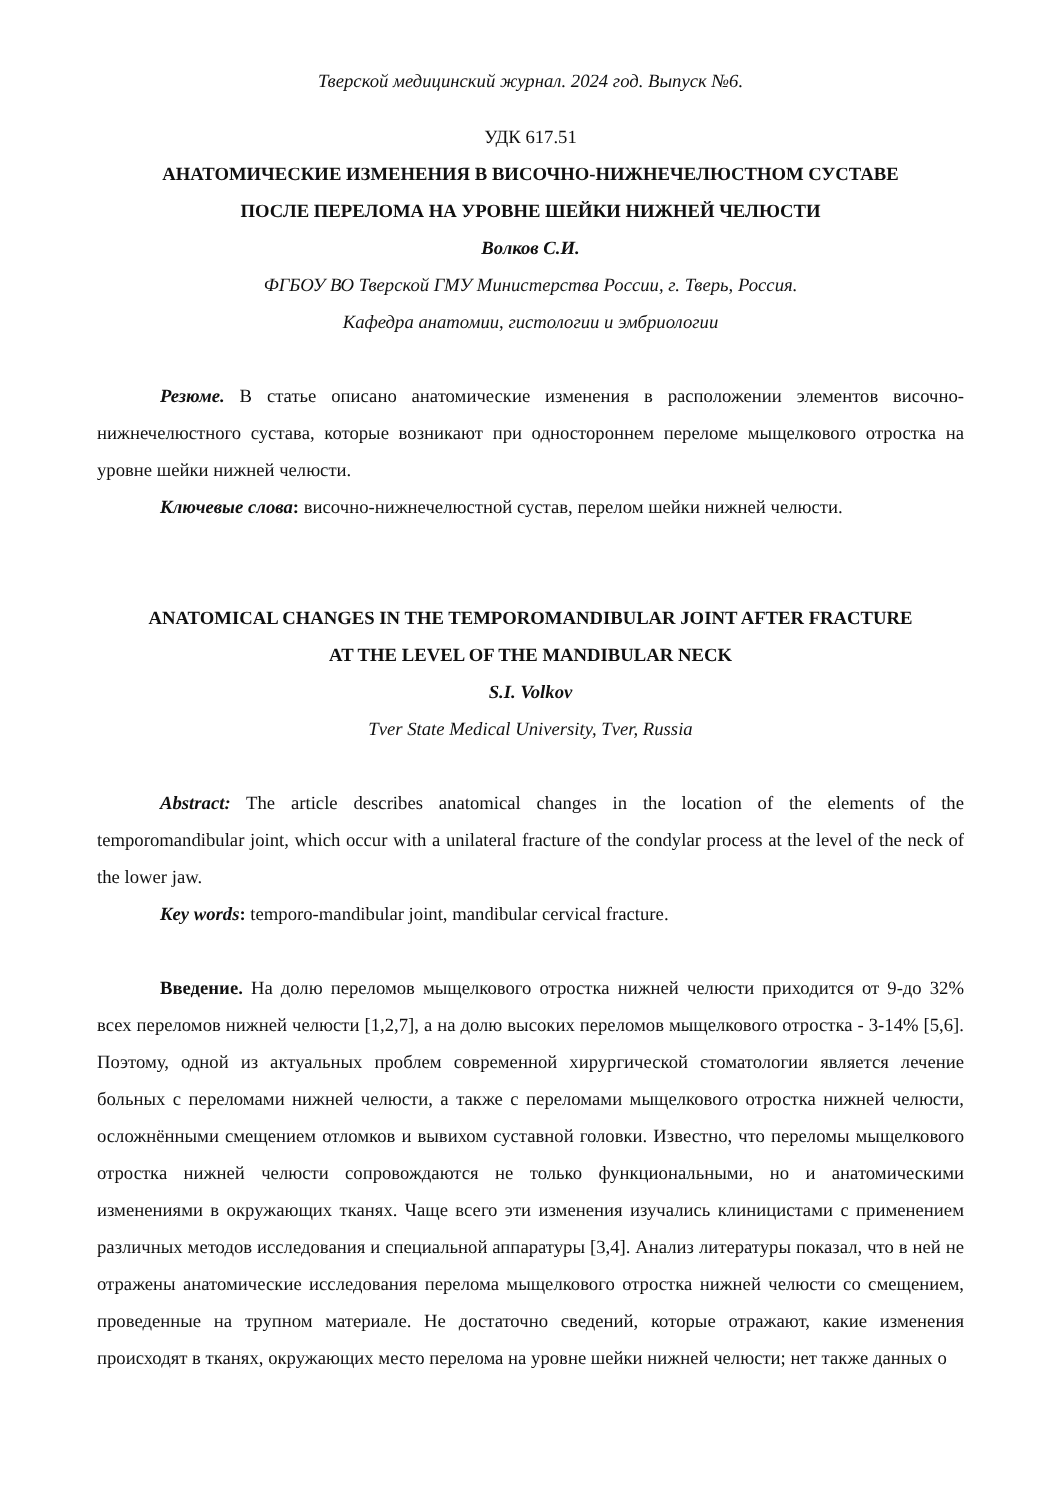Тверской медицинский журнал. 2024 год. Выпуск №6.
УДК 617.51
АНАТОМИЧЕСКИЕ ИЗМЕНЕНИЯ В ВИСОЧНО-НИЖНЕЧЕЛЮСТНОМ СУСТАВЕ
ПОСЛЕ ПЕРЕЛОМА НА УРОВНЕ ШЕЙКИ НИЖНЕЙ ЧЕЛЮСТИ
Волков С.И.
ФГБОУ ВО Тверской ГМУ Министерства России, г. Тверь, Россия.
Кафедра анатомии, гистологии и эмбриологии
Резюме. В статье описано анатомические изменения в расположении элементов височно-нижнечелюстного сустава, которые возникают при одностороннем переломе мыщелкового отростка на уровне шейки нижней челюсти.
Ключевые слова: височно-нижнечелюстной сустав, перелом шейки нижней челюсти.
ANATOMICAL CHANGES IN THE TEMPOROMANDIBULAR JOINT AFTER FRACTURE
AT THE LEVEL OF THE MANDIBULAR NECK
S.I. Volkov
Tver State Medical University, Tver, Russia
Abstract: The article describes anatomical changes in the location of the elements of the temporomandibular joint, which occur with a unilateral fracture of the condylar process at the level of the neck of the lower jaw.
Key words: temporo-mandibular joint, mandibular cervical fracture.
Введение. На долю переломов мыщелкового отростка нижней челюсти приходится от 9-до 32% всех переломов нижней челюсти [1,2,7], а на долю высоких переломов мыщелкового отростка - 3-14% [5,6]. Поэтому, одной из актуальных проблем современной хирургической стоматологии является лечение больных с переломами нижней челюсти, а также с переломами мыщелкового отростка нижней челюсти, осложнёнными смещением отломков и вывихом суставной головки. Известно, что переломы мыщелкового отростка нижней челюсти сопровождаются не только функциональными, но и анатомическими изменениями в окружающих тканях. Чаще всего эти изменения изучались клиницистами с применением различных методов исследования и специальной аппаратуры [3,4]. Анализ литературы показал, что в ней не отражены анатомические исследования перелома мыщелкового отростка нижней челюсти со смещением, проведенные на трупном материале. Не достаточно сведений, которые отражают, какие изменения происходят в тканях, окружающих место перелома на уровне шейки нижней челюсти; нет также данных о